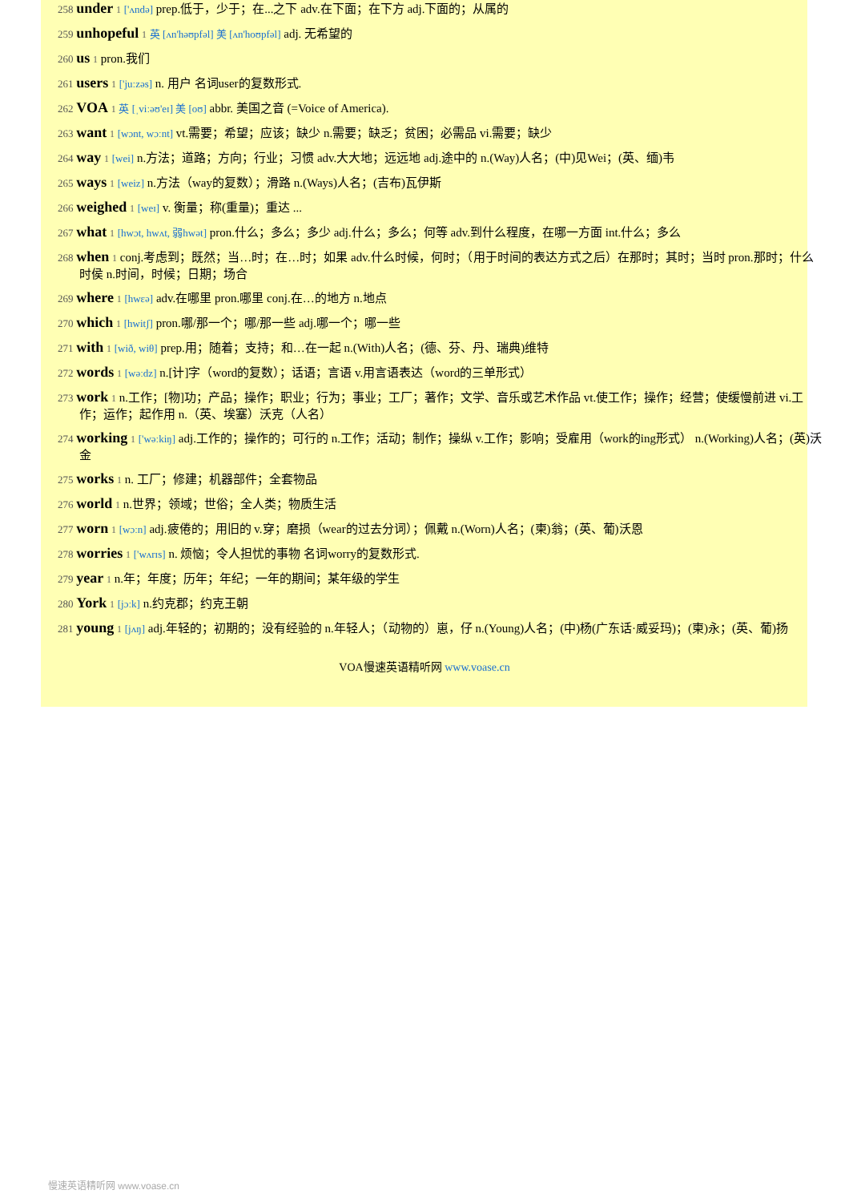258 under 1 ['ʌndə] prep.低于，少于；在...之下 adv.在下面；在下方 adj.下面的；从属的
259 unhopeful 1 英 [ʌn'həʊpfəl] 美 [ʌn'hoʊpfəl] adj. 无希望的
260 us 1 pron.我们
261 users 1 ['juːzəs] n. 用户 名词user的复数形式.
262 VOA 1 英 [ˌviːəʊ'eɪ] 美 [oʊ] abbr. 美国之音 (=Voice of America).
263 want 1 [wɔnt, wɔːnt] vt.需要；希望；应该；缺少 n.需要；缺乏；贫困；必需品 vi.需要；缺少
264 way 1 [wei] n.方法；道路；方向；行业；习惯 adv.大大地；远远地 adj.途中的 n.(Way)人名；(中)见Wei；(英、缅)韦
265 ways 1 [weiz] n.方法（way的复数）；滑路 n.(Ways)人名；(吉布)瓦伊斯
266 weighed 1 [weɪ] v. 衡量；称(重量)；重达 ...
267 what 1 [hwɔt, hwʌt, 弱hwət] pron.什么；多么；多少 adj.什么；多么；何等 adv.到什么程度，在哪一方面 int.什么；多么
268 when 1 conj.考虑到；既然；当…时；在…时；如果 adv.什么时候，何时；（用于时间的表达方式之后）在那时；其时；当时 pron.那时；什么时侯 n.时间，时候；日期；场合
269 where 1 [hwεə] adv.在哪里 pron.哪里 conj.在…的地方 n.地点
270 which 1 [hwitʃ] pron.哪/那一个；哪/那一些 adj.哪一个；哪一些
271 with 1 [wið, wiθ] prep.用；随着；支持；和…在一起 n.(With)人名；(德、芬、丹、瑞典)维特
272 words 1 [wəːdz] n.[计]字（word的复数）；话语；言语 v.用言语表达（word的三单形式）
273 work 1 n.工作；[物]功；产品；操作；职业；行为；事业；工厂；著作；文学、音乐或艺术作品 vt.使工作；操作；经营；使缓慢前进 vi.工作；运作；起作用 n.（英、埃塞）沃克（人名）
274 working 1 ['wəːkiŋ] adj.工作的；操作的；可行的 n.工作；活动；制作；操纵 v.工作；影响；受雇用（work的ing形式） n.(Working)人名；(英)沃金
275 works 1 n. 工厂；修建；机器部件；全套物品
276 world 1 n.世界；领域；世俗；全人类；物质生活
277 worn 1 [wɔːn] adj.疲倦的；用旧的 v.穿；磨损（wear的过去分词）；佩戴 n.(Worn)人名；(柬)翁；(英、葡)沃恩
278 worries 1 ['wʌrɪs] n. 烦恼；令人担忧的事物 名词worry的复数形式.
279 year 1 n.年；年度；历年；年纪；一年的期间；某年级的学生
280 York 1 [jɔːk] n.约克郡；约克王朝
281 young 1 [jʌŋ] adj.年轻的；初期的；没有经验的 n.年轻人；（动物的）崽，仔 n.(Young)人名；(中)杨(广东话·威妥玛)；(柬)永；(英、葡)扬
VOA慢速英语精听网 www.voase.cn
慢速英语精听网 www.voase.cn